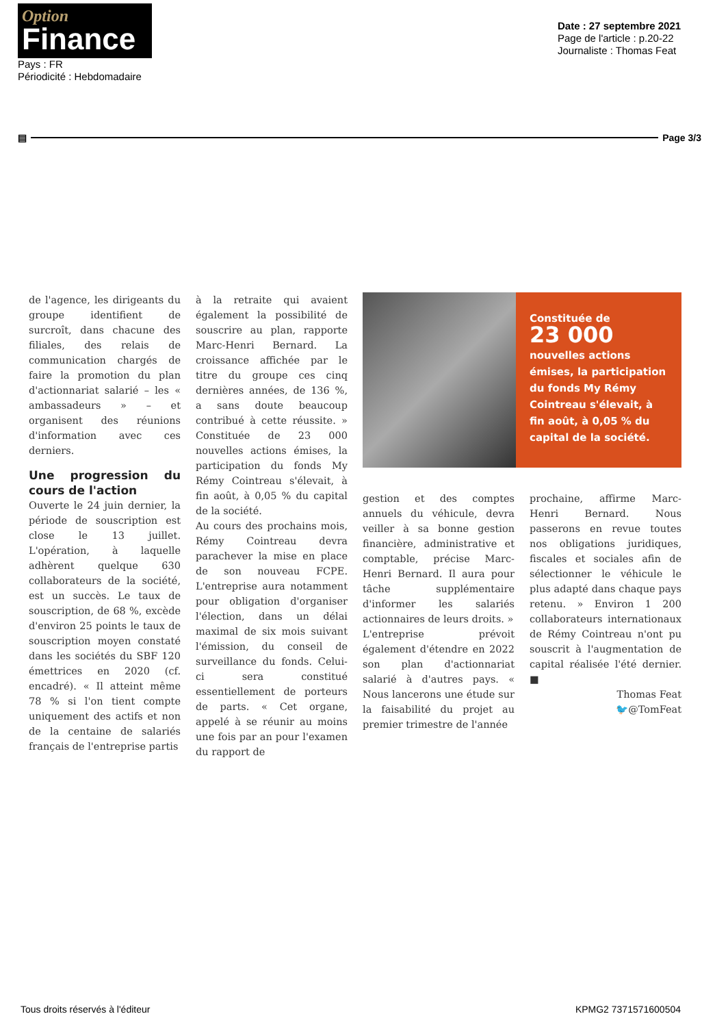Option
Finance
Pays : FR
Périodicité : Hebdomadaire
Date : 27 septembre 2021
Page de l'article : p.20-22
Journaliste : Thomas Feat
▤ Page 3/3
de l'agence, les dirigeants du groupe identifient de surcroît, dans chacune des filiales, des relais de communication chargés de faire la promotion du plan d'actionnariat salarié – les « ambassadeurs » – et organisent des réunions d'information avec ces derniers.
Une progression du cours de l'action
Ouverte le 24 juin dernier, la période de souscription est close le 13 juillet. L'opération, à laquelle adhèrent quelque 630 collaborateurs de la société, est un succès. Le taux de souscription, de 68 %, excède d'environ 25 points le taux de souscription moyen constaté dans les sociétés du SBF 120 émettrices en 2020 (cf. encadré). « Il atteint même 78 % si l'on tient compte uniquement des actifs et non de la centaine de salariés français de l'entreprise partis
à la retraite qui avaient également la possibilité de souscrire au plan, rapporte Marc-Henri Bernard. La croissance affichée par le titre du groupe ces cinq dernières années, de 136 %, a sans doute beaucoup contribué à cette réussite. » Constituée de 23 000 nouvelles actions émises, la participation du fonds My Rémy Cointreau s'élevait, à fin août, à 0,05 % du capital de la société.
Au cours des prochains mois, Rémy Cointreau devra parachever la mise en place de son nouveau FCPE. L'entreprise aura notamment pour obligation d'organiser l'élection, dans un délai maximal de six mois suivant l'émission, du conseil de surveillance du fonds. Celui-ci sera constitué essentiellement de porteurs de parts. « Cet organe, appelé à se réunir au moins une fois par an pour l'examen du rapport de
Constituée de
23 000 nouvelles actions émises, la participation du fonds My Rémy Cointreau s'élevait, à fin août, à 0,05 % du capital de la société.
gestion et des comptes annuels du véhicule, devra veiller à sa bonne gestion financière, administrative et comptable, précise Marc-Henri Bernard. Il aura pour tâche supplémentaire d'informer les salariés actionnaires de leurs droits. »
L'entreprise prévoit également d'étendre en 2022 son plan d'actionnariat salarié à d'autres pays. « Nous lancerons une étude sur la faisabilité du projet au premier trimestre de l'année
prochaine, affirme Marc-Henri Bernard. Nous passerons en revue toutes nos obligations juridiques, fiscales et sociales afin de sélectionner le véhicule le plus adapté dans chaque pays retenu. » Environ 1 200 collaborateurs internationaux de Rémy Cointreau n'ont pu souscrit à l'augmentation de capital réalisée l'été dernier. ■
Thomas Feat
🐦@TomFeat
Tous droits réservés à l'éditeur KPMG2 7371571600504